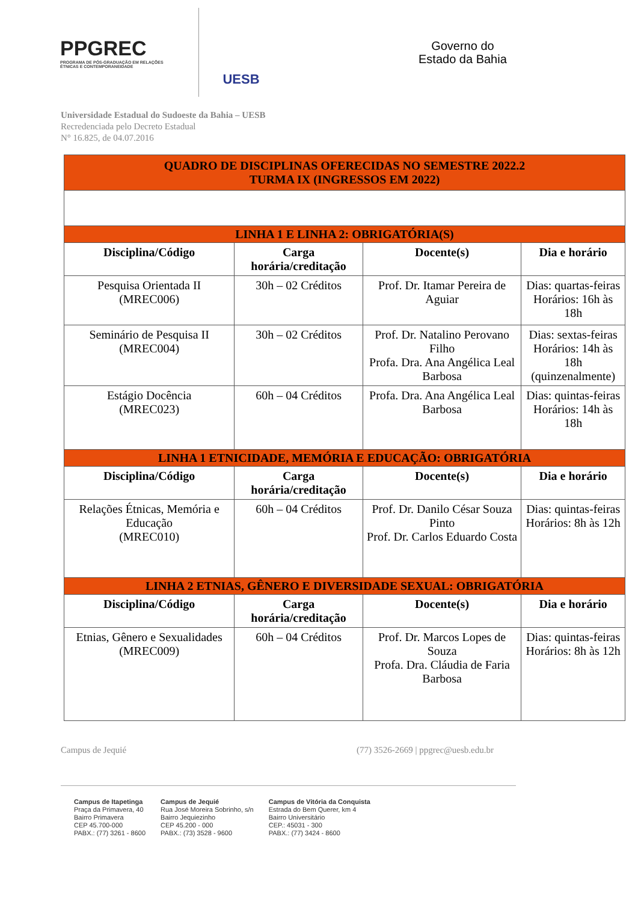PPGREC
PROGRAMA DE PÓS-GRADUAÇÃO EM RELAÇÕES ÉTNICAS E CONTEMPORANEIDADE
UESB
Governo do
Estado da Bahia
Universidade Estadual do Sudoeste da Bahia – UESB
Recredenciada pelo Decreto Estadual
N° 16.825, de 04.07.2016
| QUADRO DE DISCIPLINAS OFERECIDAS NO SEMESTRE 2022.2 TURMA IX (INGRESSOS EM 2022) | | | |
| LINHA 1 E LINHA 2: OBRIGATÓRIA(S) | | | |
| Disciplina/Código | Carga horária/creditação | Docente(s) | Dia e horário |
| Pesquisa Orientada II (MREC006) | 30h – 02 Créditos | Prof. Dr. Itamar Pereira de Aguiar | Dias: quartas-feiras Horários: 16h às 18h |
| Seminário de Pesquisa II (MREC004) | 30h – 02 Créditos | Prof. Dr. Natalino Perovano Filho Profa. Dra. Ana Angélica Leal Barbosa | Dias: sextas-feiras Horários: 14h às 18h (quinzenalmente) |
| Estágio Docência (MREC023) | 60h – 04 Créditos | Profa. Dra. Ana Angélica Leal Barbosa | Dias: quintas-feiras Horários: 14h às 18h |
| LINHA 1 ETNICIDADE, MEMÓRIA E EDUCAÇÃO: OBRIGATÓRIA | | | |
| Disciplina/Código | Carga horária/creditação | Docente(s) | Dia e horário |
| Relações Étnicas, Memória e Educação (MREC010) | 60h – 04 Créditos | Prof. Dr. Danilo César Souza Pinto Prof. Dr. Carlos Eduardo Costa | Dias: quintas-feiras Horários: 8h às 12h |
| LINHA 2 ETNIAS, GÊNERO E DIVERSIDADE SEXUAL: OBRIGATÓRIA | | | |
| Disciplina/Código | Carga horária/creditação | Docente(s) | Dia e horário |
| Etnias, Gênero e Sexualidades (MREC009) | 60h – 04 Créditos | Prof. Dr. Marcos Lopes de Souza Profa. Dra. Cláudia de Faria Barbosa | Dias: quintas-feiras Horários: 8h às 12h |
Campus de Jequié (77) 3526-2669 | ppgrec@uesb.edu.br
Campus de Itapetinga
Praça da Primavera, 40
Bairro Primavera
CEP 45.700-000
PABX.: (77) 3261 - 8600
Campus de Jequié
Rua José Moreira Sobrinho, s/n
Bairro Jequiezinho
CEP 45.200 - 000
PABX.: (73) 3528 - 9600
Campus de Vitória da Conquista
Estrada do Bem Querer, km 4
Bairro Universitário
CEP.: 45031 - 300
PABX.: (77) 3424 - 8600